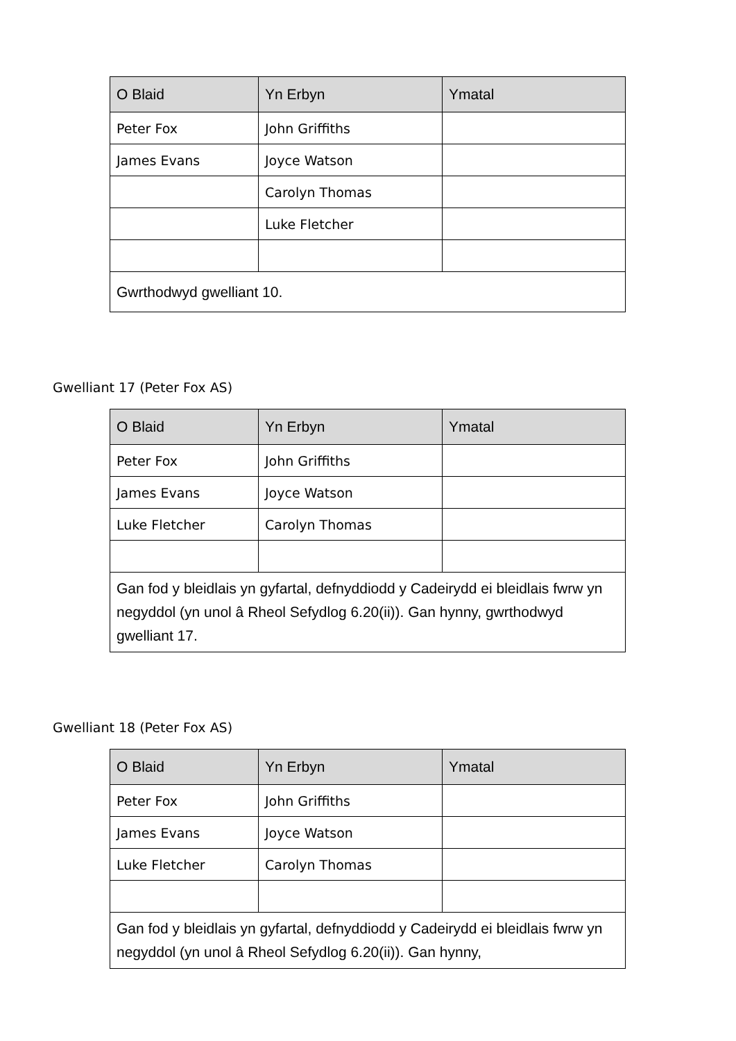| O Blaid | Yn Erbyn | Ymatal |
| --- | --- | --- |
| Peter Fox | John Griffiths | |
| James Evans | Joyce Watson | |
| | Carolyn Thomas | |
| | Luke Fletcher | |
| Gwrthodwyd gwelliant 10. | | |
Gwelliant 17 (Peter Fox AS)
| O Blaid | Yn Erbyn | Ymatal |
| --- | --- | --- |
| Peter Fox | John Griffiths | |
| James Evans | Joyce Watson | |
| Luke Fletcher | Carolyn Thomas | |
| Gan fod y bleidlais yn gyfartal, defnyddiodd y Cadeirydd ei bleidlais fwrw yn negyddol (yn unol â Rheol Sefydlog 6.20(ii)). Gan hynny, gwrthodwyd gwelliant 17. | | |
Gwelliant 18 (Peter Fox AS)
| O Blaid | Yn Erbyn | Ymatal |
| --- | --- | --- |
| Peter Fox | John Griffiths | |
| James Evans | Joyce Watson | |
| Luke Fletcher | Carolyn Thomas | |
| Gan fod y bleidlais yn gyfartal, defnyddiodd y Cadeirydd ei bleidlais fwrw yn negyddol (yn unol â Rheol Sefydlog 6.20(ii)). Gan hynny, | | |